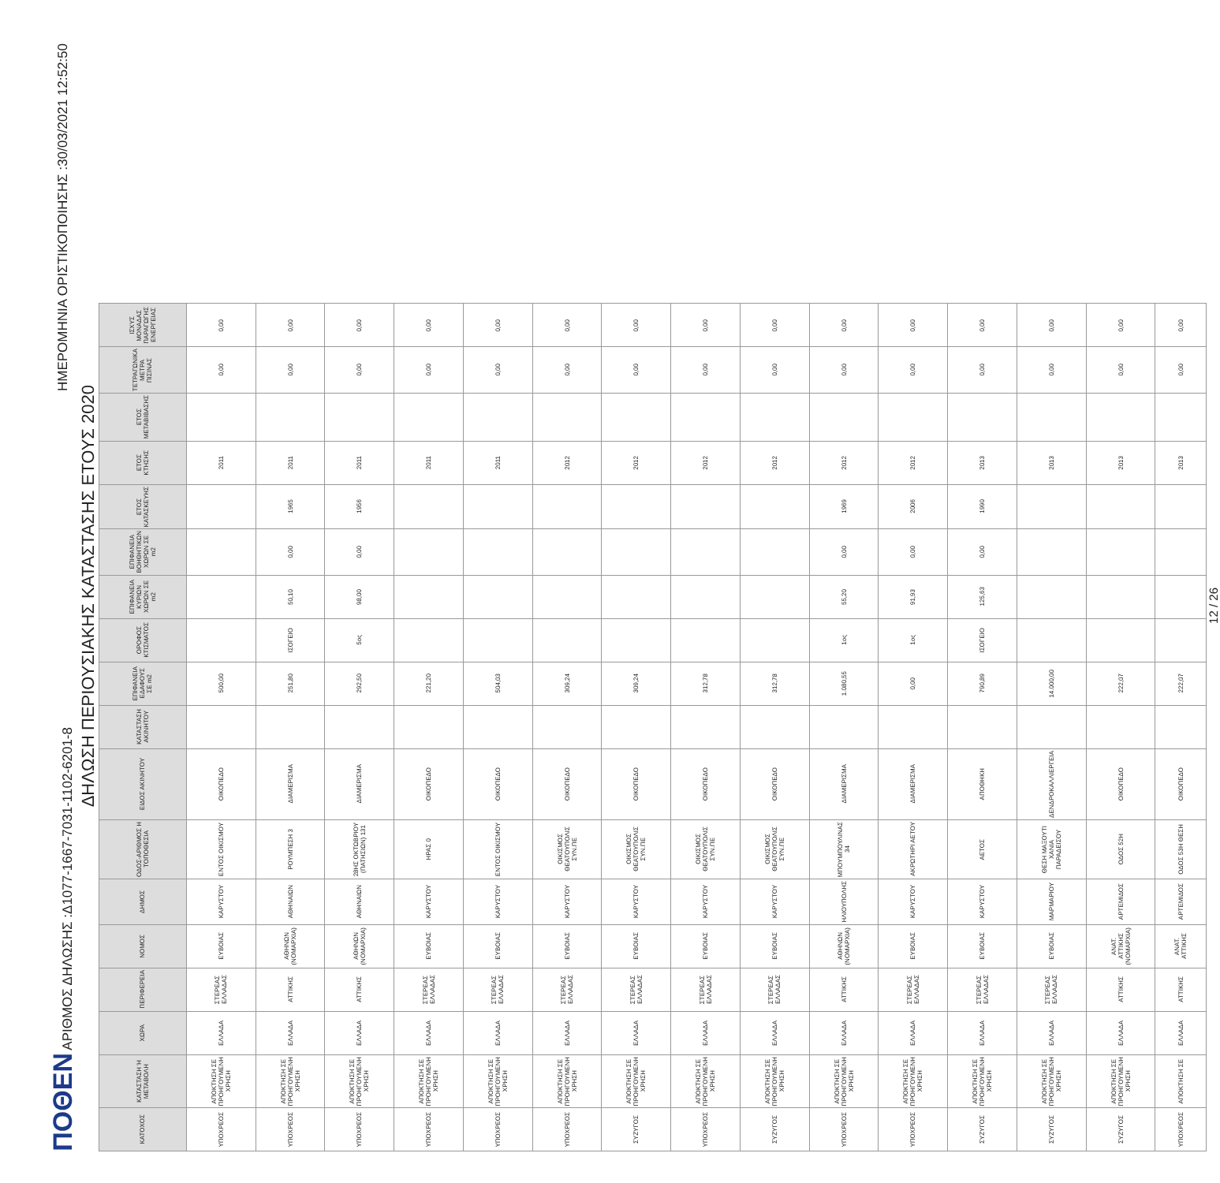ΠΟΘΕΝ ΑΡΙΘΜΟΣ ΔΗΛΩΣΗΣ :Δ1077-1667-7031-1102-6201-8
ΗΜΕΡΟΜΗΝΙΑ ΟΡΙΣΤΙΚΟΠΟΙΗΣΗΣ :30/03/2021 12:52:50
ΔΗΛΩΣΗ ΠΕΡΙΟΥΣΙΑΚΗΣ ΚΑΤΑΣΤΑΣΗΣ ΕΤΟΥΣ 2020
| ΚΑΤΟΧΟΣ | ΚΑΤΑΣΤΑΣΗ Ή ΜΕΤΑΒΟΛΗ | ΧΩΡΑ | ΠΕΡΙΦΕΡΕΙΑ | ΝΟΜΟΣ | ΔΗΜΟΣ | ΟΔΟΣ-ΑΡΙΘΜΟΣ Η ΤΟΠΟΘΕΣΙΑ | ΕΙΔΟΣ ΑΚΙΝΗΤΟΥ | ΚΑΤΑΣΤΑΣΗ ΑΚΙΝΗΤΟΥ | ΕΠΙΦΑΝΕΙΑ ΕΔΑΦΟΥΣ ΣΕ m2 | ΟΡΟΦΟΣ ΚΤΙΣΜΑΤΟΣ | ΕΠΙΦΑΝΕΙΑ ΚΥΡΙΩΝ ΧΩΡΩΝ ΣΕ m2 | ΕΠΙΦΑΝΕΙΑ ΒΟΗΘΗΤΙΚΩΝ ΧΩΡΩΝ ΣΕ m2 | ΕΤΟΣ ΚΑΤΑΣΚΕΥΗΣ | ΕΤΟΣ ΚΤΗΣΗΣ | ΕΤΟΣ ΜΕΤΑΒΙΒΑΣΗΣ | ΤΕΤΡΑΓΩΝΙΚΑ ΜΕΤΡΑ ΠΙΣΙΝΑΣ | ΙΣΧΥΣ ΜΟΝΑΔΑΣ ΠΑΡΑΓΩΓΗΣ ΕΝΕΡΓΕΙΑΣ |
| --- | --- | --- | --- | --- | --- | --- | --- | --- | --- | --- | --- | --- | --- | --- | --- | --- | --- |
| ΥΠΟΧΡΕΟΣ | ΑΠΟΚΤΗΣΗ ΣΕ ΠΡΟΗΓΟΥΜΕΝΗ ΧΡΗΣΗ | ΕΛΛΑΔΑ | ΣΤΕΡΕΑΣ ΕΛΛΑΔΑΣ | ΕΥΒΟΙΑΣ | ΚΑΡΥΣΤΟΥ | ΕΝΤΟΣ ΟΙΚΙΣΜΟΥ | ΟΙΚΟΠΕΔΟ | | 500,00 | | | | | 2011 | | 0,00 | 0,00 |
| ΥΠΟΧΡΕΟΣ | ΑΠΟΚΤΗΣΗ ΣΕ ΠΡΟΗΓΟΥΜΕΝΗ ΧΡΗΣΗ | ΕΛΛΑΔΑ | ΑΤΤΙΚΗΣ | ΑΘΗΝΩΝ (ΝΟΜΑΡΧΙΑ) | ΑΘΗΝΑΙΩΝ | ΡΟΥΜΠΕΣΗ 3 | ΔΙΑΜΕΡΙΣΜΑ | | 251,80 | ΙΣΟΓΕΙΟ | 50,10 | 0,00 | 1965 | 2011 | | 0,00 | 0,00 |
| ΥΠΟΧΡΕΟΣ | ΑΠΟΚΤΗΣΗ ΣΕ ΠΡΟΗΓΟΥΜΕΝΗ ΧΡΗΣΗ | ΕΛΛΑΔΑ | ΑΤΤΙΚΗΣ | ΑΘΗΝΩΝ (ΝΟΜΑΡΧΙΑ) | ΑΘΗΝΑΙΩΝ | 28ΗΣ ΟΚΤΩΒΡΙΟΥ (ΠΑΤΗΣΙΩΝ) 131 | ΔΙΑΜΕΡΙΣΜΑ | | 292,50 | 5ος | 98,00 | 0,00 | 1956 | 2011 | | 0,00 | 0,00 |
| ΥΠΟΧΡΕΟΣ | ΑΠΟΚΤΗΣΗ ΣΕ ΠΡΟΗΓΟΥΜΕΝΗ ΧΡΗΣΗ | ΕΛΛΑΔΑ | ΣΤΕΡΕΑΣ ΕΛΛΑΔΑΣ | ΕΥΒΟΙΑΣ | ΚΑΡΥΣΤΟΥ | ΗΡΑΣ 0 | ΟΙΚΟΠΕΔΟ | | 221,20 | | | | | 2011 | | 0,00 | 0,00 |
| ΥΠΟΧΡΕΟΣ | ΑΠΟΚΤΗΣΗ ΣΕ ΠΡΟΗΓΟΥΜΕΝΗ ΧΡΗΣΗ | ΕΛΛΑΔΑ | ΣΤΕΡΕΑΣ ΕΛΛΑΔΑΣ | ΕΥΒΟΙΑΣ | ΚΑΡΥΣΤΟΥ | ΕΝΤΟΣ ΟΙΚΙΣΜΟΥ | ΟΙΚΟΠΕΔΟ | | 504,03 | | | | | 2011 | | 0,00 | 0,00 |
| ΥΠΟΧΡΕΟΣ | ΑΠΟΚΤΗΣΗ ΣΕ ΠΡΟΗΓΟΥΜΕΝΗ ΧΡΗΣΗ | ΕΛΛΑΔΑ | ΣΤΕΡΕΑΣ ΕΛΛΑΔΑΣ | ΕΥΒΟΙΑΣ | ΚΑΡΥΣΤΟΥ | ΟΙΚΙΣΜΟΣ ΘΕΑΤΟΥΠΟΛΙΣ ΣΥΝ.ΠΕ | ΟΙΚΟΠΕΔΟ | | 309,24 | | | | | 2012 | | 0,00 | 0,00 |
| ΣΥΖΥΓΟΣ | ΑΠΟΚΤΗΣΗ ΣΕ ΠΡΟΗΓΟΥΜΕΝΗ ΧΡΗΣΗ | ΕΛΛΑΔΑ | ΣΤΕΡΕΑΣ ΕΛΛΑΔΑΣ | ΕΥΒΟΙΑΣ | ΚΑΡΥΣΤΟΥ | ΟΙΚΙΣΜΟΣ ΘΕΑΤΟΥΠΟΛΙΣ ΣΥΝ.ΠΕ | ΟΙΚΟΠΕΔΟ | | 309,24 | | | | | 2012 | | 0,00 | 0,00 |
| ΥΠΟΧΡΕΟΣ | ΑΠΟΚΤΗΣΗ ΣΕ ΠΡΟΗΓΟΥΜΕΝΗ ΧΡΗΣΗ | ΕΛΛΑΔΑ | ΣΤΕΡΕΑΣ ΕΛΛΑΔΑΣ | ΕΥΒΟΙΑΣ | ΚΑΡΥΣΤΟΥ | ΟΙΚΙΣΜΟΣ ΘΕΑΤΟΥΠΟΛΙΣ ΣΥΝ.ΠΕ | ΟΙΚΟΠΕΔΟ | | 312,78 | | | | | 2012 | | 0,00 | 0,00 |
| ΣΥΖΥΓΟΣ | ΑΠΟΚΤΗΣΗ ΣΕ ΠΡΟΗΓΟΥΜΕΝΗ ΧΡΗΣΗ | ΕΛΛΑΔΑ | ΣΤΕΡΕΑΣ ΕΛΛΑΔΑΣ | ΕΥΒΟΙΑΣ | ΚΑΡΥΣΤΟΥ | ΟΙΚΙΣΜΟΣ ΘΕΑΤΟΥΠΟΛΙΣ ΣΥΝ.ΠΕ | ΟΙΚΟΠΕΔΟ | | 312,78 | | | | | 2012 | | 0,00 | 0,00 |
| ΥΠΟΧΡΕΟΣ | ΑΠΟΚΤΗΣΗ ΣΕ ΠΡΟΗΓΟΥΜΕΝΗ ΧΡΗΣΗ | ΕΛΛΑΔΑ | ΑΤΤΙΚΗΣ | ΑΘΗΝΩΝ (ΝΟΜΑΡΧΙΑ) | ΗΛΙΟΥΠΟΛΗΣ | ΜΠΟΥΜΠΟΥΛΙΝΑΣ 34 | ΔΙΑΜΕΡΙΣΜΑ | | 1.080,55 | 1ος | 55,20 | 0,00 | 1969 | 2012 | | 0,00 | 0,00 |
| ΥΠΟΧΡΕΟΣ | ΑΠΟΚΤΗΣΗ ΣΕ ΠΡΟΗΓΟΥΜΕΝΗ ΧΡΗΣΗ | ΕΛΛΑΔΑ | ΣΤΕΡΕΑΣ ΕΛΛΑΔΑΣ | ΕΥΒΟΙΑΣ | ΚΑΡΥΣΤΟΥ | ΑΚΡΩΤΗΡΙ ΑΕΤΟΥ | ΔΙΑΜΕΡΙΣΜΑ | | 0,00 | 1ος | 91,93 | 0,00 | 2006 | 2012 | | 0,00 | 0,00 |
| ΣΥΖΥΓΟΣ | ΑΠΟΚΤΗΣΗ ΣΕ ΠΡΟΗΓΟΥΜΕΝΗ ΧΡΗΣΗ | ΕΛΛΑΔΑ | ΣΤΕΡΕΑΣ ΕΛΛΑΔΑΣ | ΕΥΒΟΙΑΣ | ΚΑΡΥΣΤΟΥ | ΑΕΤΟΣ | ΑΠΟΘΗΚΗ | | 790,89 | ΙΣΟΓΕΙΟ | 125,63 | 0,00 | 1990 | 2013 | | 0,00 | 0,00 |
| ΣΥΖΥΓΟΣ | ΑΠΟΚΤΗΣΗ ΣΕ ΠΡΟΗΓΟΥΜΕΝΗ ΧΡΗΣΗ | ΕΛΛΑΔΑ | ΣΤΕΡΕΑΣ ΕΛΛΑΔΑΣ | ΕΥΒΟΙΑΣ | ΜΑΡΜΑΡΙΟΥ | ΘΕΣΗ ΜΑΞΟΥΤΙ ΧΑΝΙΑ ΠΑΡΑΔΕΙΣΟΥ | ΔΕΝΔΡΟΚΑΛΛΙΕΡΓΕΙΑ | | 14.000,00 | | | | | 2013 | | 0,00 | 0,00 |
| ΣΥΖΥΓΟΣ | ΑΠΟΚΤΗΣΗ ΣΕ ΠΡΟΗΓΟΥΜΕΝΗ ΧΡΗΣΗ | ΕΛΛΑΔΑ | ΑΤΤΙΚΗΣ | ΑΝΑΤ. ΑΤΤΙΚΗΣ (ΝΟΜΑΡΧΙΑ) | ΑΡΤΕΜΙΔΟΣ | ΟΔΟΣ 52Η | ΟΙΚΟΠΕΔΟ | | 222,07 | | | | | 2013 | | 0,00 | 0,00 |
| ΥΠΟΧΡΕΟΣ | ΑΠΟΚΤΗΣΗ ΣΕ | ΕΛΛΑΔΑ | ΑΤΤΙΚΗΣ | ΑΝΑΤ. ΑΤΤΙΚΗΣ | ΑΡΤΕΜΙΔΟΣ | ΟΔΟΣ 53Η ΘΕΣΗ | ΟΙΚΟΠΕΔΟ | | 222,07 | | | | | 2013 | | 0,00 | 0,00 |
12 / 26